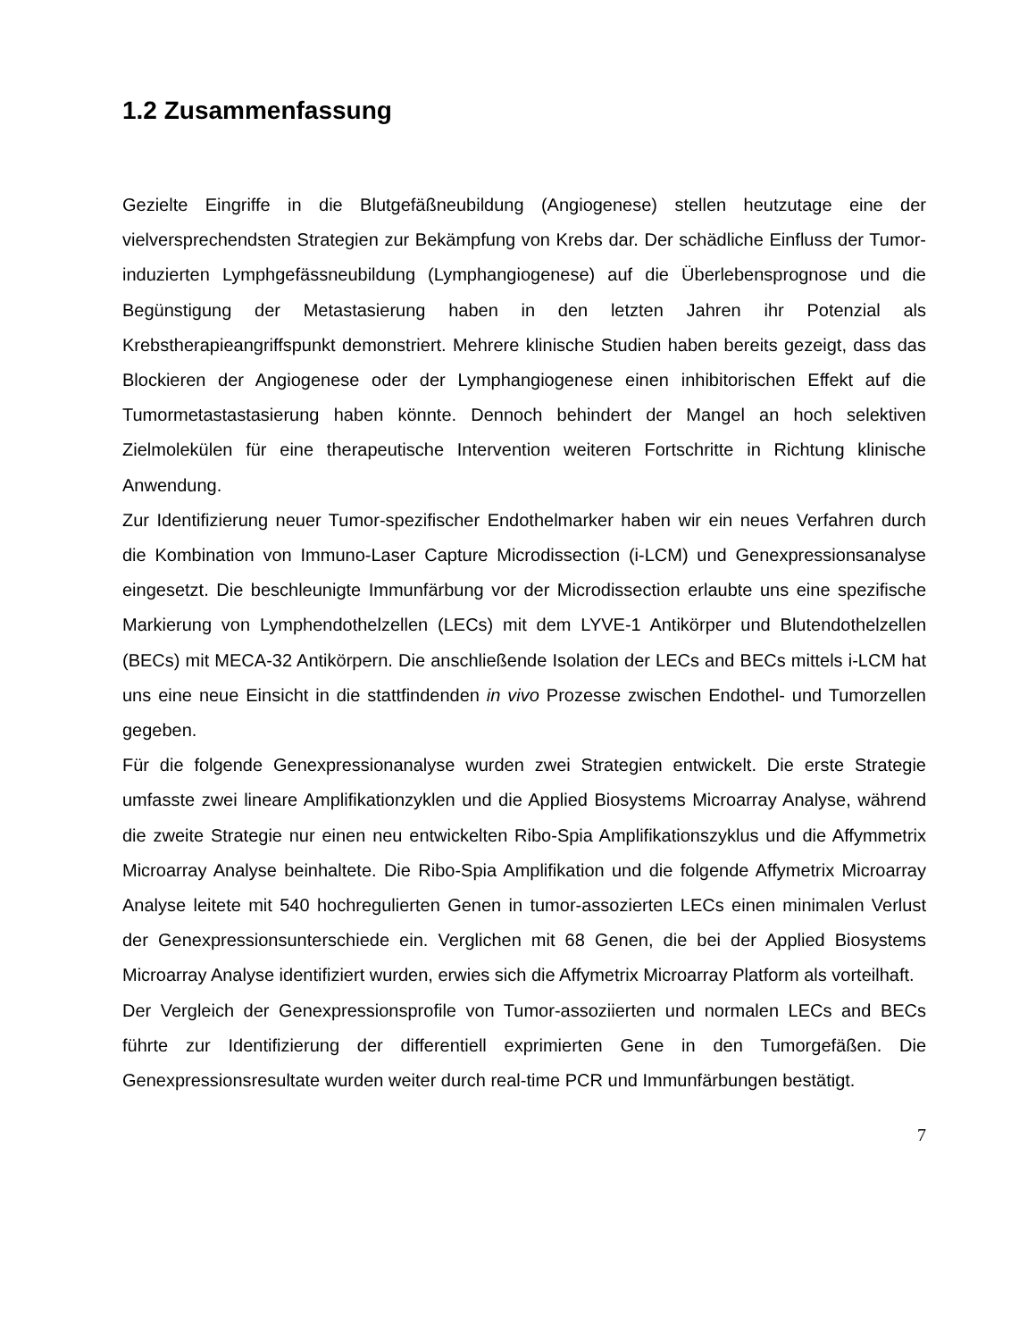1.2 Zusammenfassung
Gezielte Eingriffe in die Blutgefäßneubildung (Angiogenese) stellen heutzutage eine der vielversprechendsten Strategien zur Bekämpfung von Krebs dar. Der schädliche Einfluss der Tumor-induzierten Lymphgefässneubildung (Lymphangiogenese) auf die Überlebensprognose und die Begünstigung der Metastasierung haben in den letzten Jahren ihr Potenzial als Krebstherapieangriffspunkt demonstriert. Mehrere klinische Studien haben bereits gezeigt, dass das Blockieren der Angiogenese oder der Lymphangiogenese einen inhibitorischen Effekt auf die Tumormetastastasierung haben könnte. Dennoch behindert der Mangel an hoch selektiven Zielmolekülen für eine therapeutische Intervention weiteren Fortschritte in Richtung klinische Anwendung.
Zur Identifizierung neuer Tumor-spezifischer Endothelmarker haben wir ein neues Verfahren durch die Kombination von Immuno-Laser Capture Microdissection (i-LCM) und Genexpressionsanalyse eingesetzt. Die beschleunigte Immunfärbung vor der Microdissection erlaubte uns eine spezifische Markierung von Lymphendothelzellen (LECs) mit dem LYVE-1 Antikörper und Blutendothelzellen (BECs) mit MECA-32 Antikörpern. Die anschließende Isolation der LECs and BECs mittels i-LCM hat uns eine neue Einsicht in die stattfindenden in vivo Prozesse zwischen Endothel- und Tumorzellen gegeben.
Für die folgende Genexpressionanalyse wurden zwei Strategien entwickelt. Die erste Strategie umfasste zwei lineare Amplifikationzyklen und die Applied Biosystems Microarray Analyse, während die zweite Strategie nur einen neu entwickelten Ribo-Spia Amplifikationszyklus und die Affymmetrix Microarray Analyse beinhaltete. Die Ribo-Spia Amplifikation und die folgende Affymetrix Microarray Analyse leitete mit 540 hochregulierten Genen in tumor-assozierten LECs einen minimalen Verlust der Genexpressionsunterschiede ein. Verglichen mit 68 Genen, die bei der Applied Biosystems Microarray Analyse identifiziert wurden, erwies sich die Affymetrix Microarray Platform als vorteilhaft.
Der Vergleich der Genexpressionsprofile von Tumor-assoziierten und normalen LECs and BECs führte zur Identifizierung der differentiell exprimierten Gene in den Tumorgefäßen. Die Genexpressionsresultate wurden weiter durch real-time PCR und Immunfärbungen bestätigt.
7